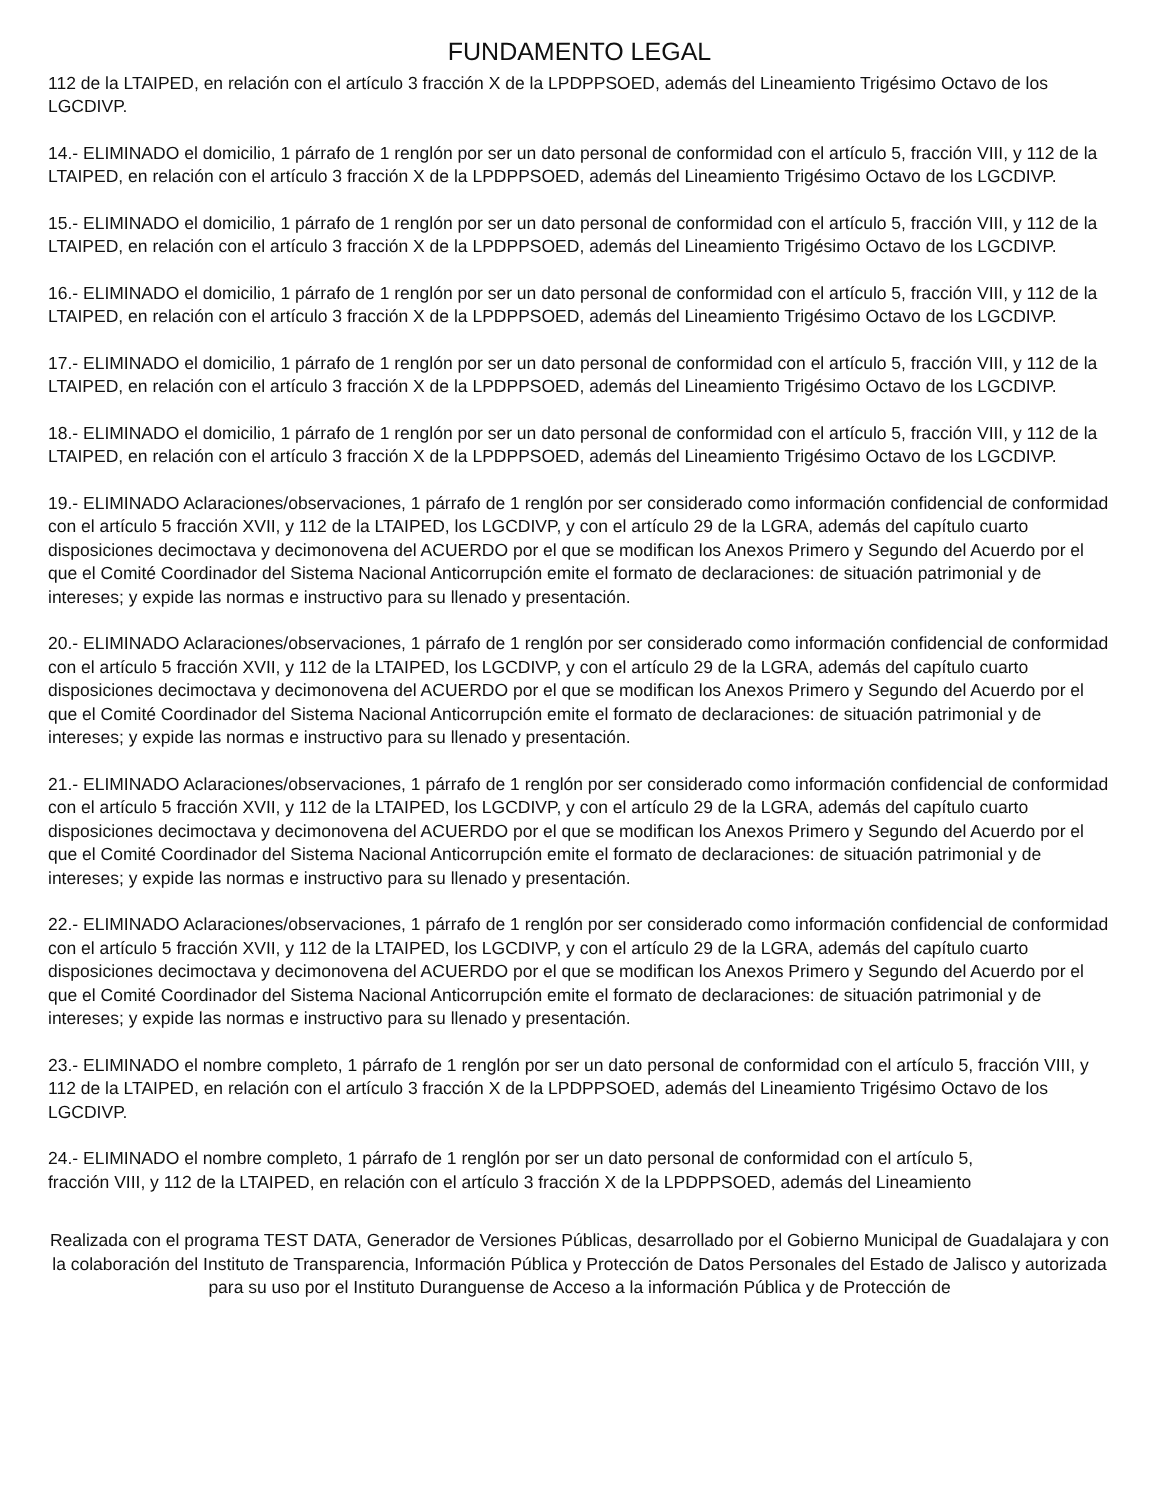FUNDAMENTO LEGAL
112 de la LTAIPED, en relación con el artículo 3 fracción X de la LPDPPSOED, además del Lineamiento Trigésimo Octavo de los LGCDIVP.
14.- ELIMINADO el domicilio, 1 párrafo de 1 renglón por ser un dato personal de conformidad con el artículo 5, fracción VIII, y 112 de la LTAIPED, en relación con el artículo 3 fracción X de la LPDPPSOED, además del Lineamiento Trigésimo Octavo de los LGCDIVP.
15.- ELIMINADO el domicilio, 1 párrafo de 1 renglón por ser un dato personal de conformidad con el artículo 5, fracción VIII, y 112 de la LTAIPED, en relación con el artículo 3 fracción X de la LPDPPSOED, además del Lineamiento Trigésimo Octavo de los LGCDIVP.
16.- ELIMINADO el domicilio, 1 párrafo de 1 renglón por ser un dato personal de conformidad con el artículo 5, fracción VIII, y 112 de la LTAIPED, en relación con el artículo 3 fracción X de la LPDPPSOED, además del Lineamiento Trigésimo Octavo de los LGCDIVP.
17.- ELIMINADO el domicilio, 1 párrafo de 1 renglón por ser un dato personal de conformidad con el artículo 5, fracción VIII, y 112 de la LTAIPED, en relación con el artículo 3 fracción X de la LPDPPSOED, además del Lineamiento Trigésimo Octavo de los LGCDIVP.
18.- ELIMINADO el domicilio, 1 párrafo de 1 renglón por ser un dato personal de conformidad con el artículo 5, fracción VIII, y 112 de la LTAIPED, en relación con el artículo 3 fracción X de la LPDPPSOED, además del Lineamiento Trigésimo Octavo de los LGCDIVP.
19.- ELIMINADO Aclaraciones/observaciones, 1 párrafo de 1 renglón por ser considerado como información confidencial de conformidad con el artículo 5 fracción XVII, y 112 de la LTAIPED, los LGCDIVP, y con el artículo 29 de la LGRA, además del capítulo cuarto disposiciones decimoctava y decimonovena del ACUERDO por el que se modifican los Anexos Primero y Segundo del Acuerdo por el que el Comité Coordinador del Sistema Nacional Anticorrupción emite el formato de declaraciones: de situación patrimonial y de intereses; y expide las normas e instructivo para su llenado y presentación.
20.- ELIMINADO Aclaraciones/observaciones, 1 párrafo de 1 renglón por ser considerado como información confidencial de conformidad con el artículo 5 fracción XVII, y 112 de la LTAIPED, los LGCDIVP, y con el artículo 29 de la LGRA, además del capítulo cuarto disposiciones decimoctava y decimonovena del ACUERDO por el que se modifican los Anexos Primero y Segundo del Acuerdo por el que el Comité Coordinador del Sistema Nacional Anticorrupción emite el formato de declaraciones: de situación patrimonial y de intereses; y expide las normas e instructivo para su llenado y presentación.
21.- ELIMINADO Aclaraciones/observaciones, 1 párrafo de 1 renglón por ser considerado como información confidencial de conformidad con el artículo 5 fracción XVII, y 112 de la LTAIPED, los LGCDIVP, y con el artículo 29 de la LGRA, además del capítulo cuarto disposiciones decimoctava y decimonovena del ACUERDO por el que se modifican los Anexos Primero y Segundo del Acuerdo por el que el Comité Coordinador del Sistema Nacional Anticorrupción emite el formato de declaraciones: de situación patrimonial y de intereses; y expide las normas e instructivo para su llenado y presentación.
22.- ELIMINADO Aclaraciones/observaciones, 1 párrafo de 1 renglón por ser considerado como información confidencial de conformidad con el artículo 5 fracción XVII, y 112 de la LTAIPED, los LGCDIVP, y con el artículo 29 de la LGRA, además del capítulo cuarto disposiciones decimoctava y decimonovena del ACUERDO por el que se modifican los Anexos Primero y Segundo del Acuerdo por el que el Comité Coordinador del Sistema Nacional Anticorrupción emite el formato de declaraciones: de situación patrimonial y de intereses; y expide las normas e instructivo para su llenado y presentación.
23.- ELIMINADO el nombre completo, 1 párrafo de 1 renglón por ser un dato personal de conformidad con el artículo 5, fracción VIII, y 112 de la LTAIPED, en relación con el artículo 3 fracción X de la LPDPPSOED, además del Lineamiento Trigésimo Octavo de los LGCDIVP.
24.- ELIMINADO el nombre completo, 1 párrafo de 1 renglón por ser un dato personal de conformidad con el artículo 5,
fracción VIII, y 112 de la LTAIPED, en relación con el artículo 3 fracción X de la LPDPPSOED, además del Lineamiento
Realizada con el programa TEST DATA, Generador de Versiones Públicas, desarrollado por el Gobierno Municipal de Guadalajara y con la colaboración del Instituto de Transparencia, Información Pública y Protección de Datos Personales del Estado de Jalisco y autorizada para su uso por el Instituto Duranguense de Acceso a la información Pública y de Protección de